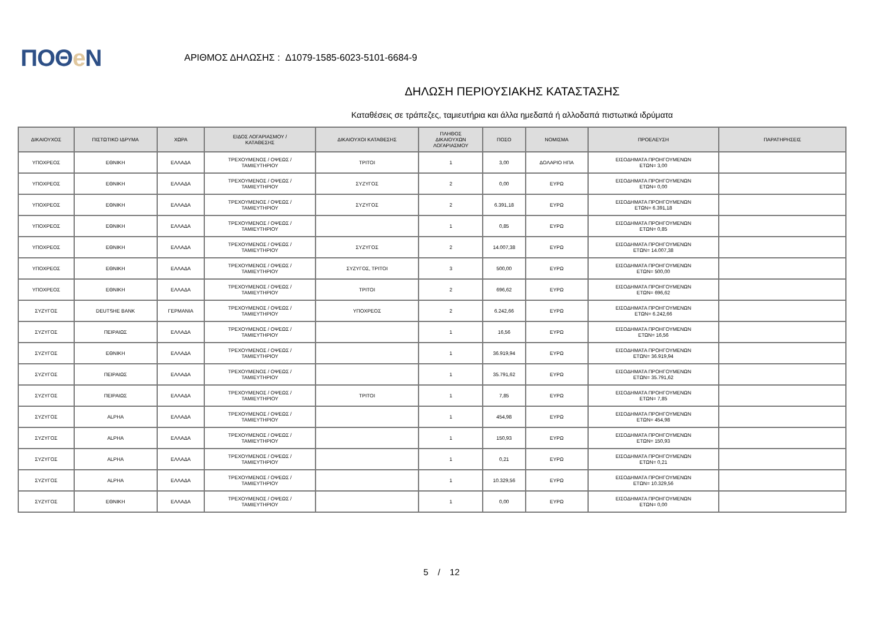ΠΟΘe Ν
ΑΡΙΘΜΟΣ ΔΗΛΩΣΗΣ : Δ1079-1585-6023-5101-6684-9
ΔΗΛΩΣΗ ΠΕΡΙΟΥΣΙΑΚΗΣ ΚΑΤΑΣΤΑΣΗΣ
Καταθέσεις σε τράπεζες, ταμιευτήρια και άλλα ημεδαπά ή αλλοδαπά πιστωτικά ιδρύματα
| ΔΙΚΑΙΟΥΧΟΣ | ΠΙΣΤΩΤΙΚΟ ΙΔΡΥΜΑ | ΧΩΡΑ | ΕΙΔΟΣ ΛΟΓΑΡΙΑΣΜΟΥ / ΚΑΤΑΘΕΣΗΣ | ΔΙΚΑΙΟΥΧΟΙ ΚΑΤΑΘΕΣΗΣ | ΠΛΗΘΟΣ ΔΙΚΑΙΟΥΧΩΝ ΛΟΓΑΡΙΑΣΜΟΥ | ΠΟΣΟ | ΝΟΜΙΣΜΑ | ΠΡΟΕΛΕΥΣΗ | ΠΑΡΑΤΗΡΗΣΕΙΣ |
| --- | --- | --- | --- | --- | --- | --- | --- | --- | --- |
| ΥΠΟΧΡΕΟΣ | ΕΘΝΙΚΗ | ΕΛΛΑΔΑ | ΤΡΕΧΟΥΜΕΝΟΣ / ΟΨΕΩΣ / ΤΑΜΙΕΥΤΗΡΙΟΥ | ΤΡΙΤΟΙ | 1 | 3,00 | ΔΟΛΑΡΙΟ ΗΠΑ | ΕΙΣΟΔΗΜΑΤΑ ΠΡΟΗΓΟΥΜΕΝΩΝ ΕΤΩΝ= 3,00 | |
| ΥΠΟΧΡΕΟΣ | ΕΘΝΙΚΗ | ΕΛΛΑΔΑ | ΤΡΕΧΟΥΜΕΝΟΣ / ΟΨΕΩΣ / ΤΑΜΙΕΥΤΗΡΙΟΥ | ΣΥΖΥΓΟΣ | 2 | 0,00 | ΕΥΡΩ | ΕΙΣΟΔΗΜΑΤΑ ΠΡΟΗΓΟΥΜΕΝΩΝ ΕΤΩΝ= 0,00 | |
| ΥΠΟΧΡΕΟΣ | ΕΘΝΙΚΗ | ΕΛΛΑΔΑ | ΤΡΕΧΟΥΜΕΝΟΣ / ΟΨΕΩΣ / ΤΑΜΙΕΥΤΗΡΙΟΥ | ΣΥΖΥΓΟΣ | 2 | 6.391,18 | ΕΥΡΩ | ΕΙΣΟΔΗΜΑΤΑ ΠΡΟΗΓΟΥΜΕΝΩΝ ΕΤΩΝ= 6.391,18 | |
| ΥΠΟΧΡΕΟΣ | ΕΘΝΙΚΗ | ΕΛΛΑΔΑ | ΤΡΕΧΟΥΜΕΝΟΣ / ΟΨΕΩΣ / ΤΑΜΙΕΥΤΗΡΙΟΥ | | 1 | 0,85 | ΕΥΡΩ | ΕΙΣΟΔΗΜΑΤΑ ΠΡΟΗΓΟΥΜΕΝΩΝ ΕΤΩΝ= 0,85 | |
| ΥΠΟΧΡΕΟΣ | ΕΘΝΙΚΗ | ΕΛΛΑΔΑ | ΤΡΕΧΟΥΜΕΝΟΣ / ΟΨΕΩΣ / ΤΑΜΙΕΥΤΗΡΙΟΥ | ΣΥΖΥΓΟΣ | 2 | 14.007,38 | ΕΥΡΩ | ΕΙΣΟΔΗΜΑΤΑ ΠΡΟΗΓΟΥΜΕΝΩΝ ΕΤΩΝ= 14.007,38 | |
| ΥΠΟΧΡΕΟΣ | ΕΘΝΙΚΗ | ΕΛΛΑΔΑ | ΤΡΕΧΟΥΜΕΝΟΣ / ΟΨΕΩΣ / ΤΑΜΙΕΥΤΗΡΙΟΥ | ΣΥΖΥΓΟΣ, ΤΡΙΤΟΙ | 3 | 500,00 | ΕΥΡΩ | ΕΙΣΟΔΗΜΑΤΑ ΠΡΟΗΓΟΥΜΕΝΩΝ ΕΤΩΝ= 500,00 | |
| ΥΠΟΧΡΕΟΣ | ΕΘΝΙΚΗ | ΕΛΛΑΔΑ | ΤΡΕΧΟΥΜΕΝΟΣ / ΟΨΕΩΣ / ΤΑΜΙΕΥΤΗΡΙΟΥ | ΤΡΙΤΟΙ | 2 | 696,62 | ΕΥΡΩ | ΕΙΣΟΔΗΜΑΤΑ ΠΡΟΗΓΟΥΜΕΝΩΝ ΕΤΩΝ= 696,62 | |
| ΣΥΖΥΓΟΣ | DEUTSHE BANK | ΓΕΡΜΑΝΙΑ | ΤΡΕΧΟΥΜΕΝΟΣ / ΟΨΕΩΣ / ΤΑΜΙΕΥΤΗΡΙΟΥ | ΥΠΟΧΡΕΟΣ | 2 | 6.242,66 | ΕΥΡΩ | ΕΙΣΟΔΗΜΑΤΑ ΠΡΟΗΓΟΥΜΕΝΩΝ ΕΤΩΝ= 6.242,66 | |
| ΣΥΖΥΓΟΣ | ΠΕΙΡΑΙΩΣ | ΕΛΛΑΔΑ | ΤΡΕΧΟΥΜΕΝΟΣ / ΟΨΕΩΣ / ΤΑΜΙΕΥΤΗΡΙΟΥ | | 1 | 16,56 | ΕΥΡΩ | ΕΙΣΟΔΗΜΑΤΑ ΠΡΟΗΓΟΥΜΕΝΩΝ ΕΤΩΝ= 16,56 | |
| ΣΥΖΥΓΟΣ | ΕΘΝΙΚΗ | ΕΛΛΑΔΑ | ΤΡΕΧΟΥΜΕΝΟΣ / ΟΨΕΩΣ / ΤΑΜΙΕΥΤΗΡΙΟΥ | | 1 | 36.919,94 | ΕΥΡΩ | ΕΙΣΟΔΗΜΑΤΑ ΠΡΟΗΓΟΥΜΕΝΩΝ ΕΤΩΝ= 36.919,94 | |
| ΣΥΖΥΓΟΣ | ΠΕΙΡΑΙΩΣ | ΕΛΛΑΔΑ | ΤΡΕΧΟΥΜΕΝΟΣ / ΟΨΕΩΣ / ΤΑΜΙΕΥΤΗΡΙΟΥ | | 1 | 35.791,62 | ΕΥΡΩ | ΕΙΣΟΔΗΜΑΤΑ ΠΡΟΗΓΟΥΜΕΝΩΝ ΕΤΩΝ= 35.791,62 | |
| ΣΥΖΥΓΟΣ | ΠΕΙΡΑΙΩΣ | ΕΛΛΑΔΑ | ΤΡΕΧΟΥΜΕΝΟΣ / ΟΨΕΩΣ / ΤΑΜΙΕΥΤΗΡΙΟΥ | ΤΡΙΤΟΙ | 1 | 7,85 | ΕΥΡΩ | ΕΙΣΟΔΗΜΑΤΑ ΠΡΟΗΓΟΥΜΕΝΩΝ ΕΤΩΝ= 7,85 | |
| ΣΥΖΥΓΟΣ | ALPHA | ΕΛΛΑΔΑ | ΤΡΕΧΟΥΜΕΝΟΣ / ΟΨΕΩΣ / ΤΑΜΙΕΥΤΗΡΙΟΥ | | 1 | 454,98 | ΕΥΡΩ | ΕΙΣΟΔΗΜΑΤΑ ΠΡΟΗΓΟΥΜΕΝΩΝ ΕΤΩΝ= 454,98 | |
| ΣΥΖΥΓΟΣ | ALPHA | ΕΛΛΑΔΑ | ΤΡΕΧΟΥΜΕΝΟΣ / ΟΨΕΩΣ / ΤΑΜΙΕΥΤΗΡΙΟΥ | | 1 | 150,93 | ΕΥΡΩ | ΕΙΣΟΔΗΜΑΤΑ ΠΡΟΗΓΟΥΜΕΝΩΝ ΕΤΩΝ= 150,93 | |
| ΣΥΖΥΓΟΣ | ALPHA | ΕΛΛΑΔΑ | ΤΡΕΧΟΥΜΕΝΟΣ / ΟΨΕΩΣ / ΤΑΜΙΕΥΤΗΡΙΟΥ | | 1 | 0,21 | ΕΥΡΩ | ΕΙΣΟΔΗΜΑΤΑ ΠΡΟΗΓΟΥΜΕΝΩΝ ΕΤΩΝ= 0,21 | |
| ΣΥΖΥΓΟΣ | ALPHA | ΕΛΛΑΔΑ | ΤΡΕΧΟΥΜΕΝΟΣ / ΟΨΕΩΣ / ΤΑΜΙΕΥΤΗΡΙΟΥ | | 1 | 10.329,56 | ΕΥΡΩ | ΕΙΣΟΔΗΜΑΤΑ ΠΡΟΗΓΟΥΜΕΝΩΝ ΕΤΩΝ= 10.329,56 | |
| ΣΥΖΥΓΟΣ | ΕΘΝΙΚΗ | ΕΛΛΑΔΑ | ΤΡΕΧΟΥΜΕΝΟΣ / ΟΨΕΩΣ / ΤΑΜΙΕΥΤΗΡΙΟΥ | | 1 | 0,00 | ΕΥΡΩ | ΕΙΣΟΔΗΜΑΤΑ ΠΡΟΗΓΟΥΜΕΝΩΝ ΕΤΩΝ= 0,00 | |
5 / 12